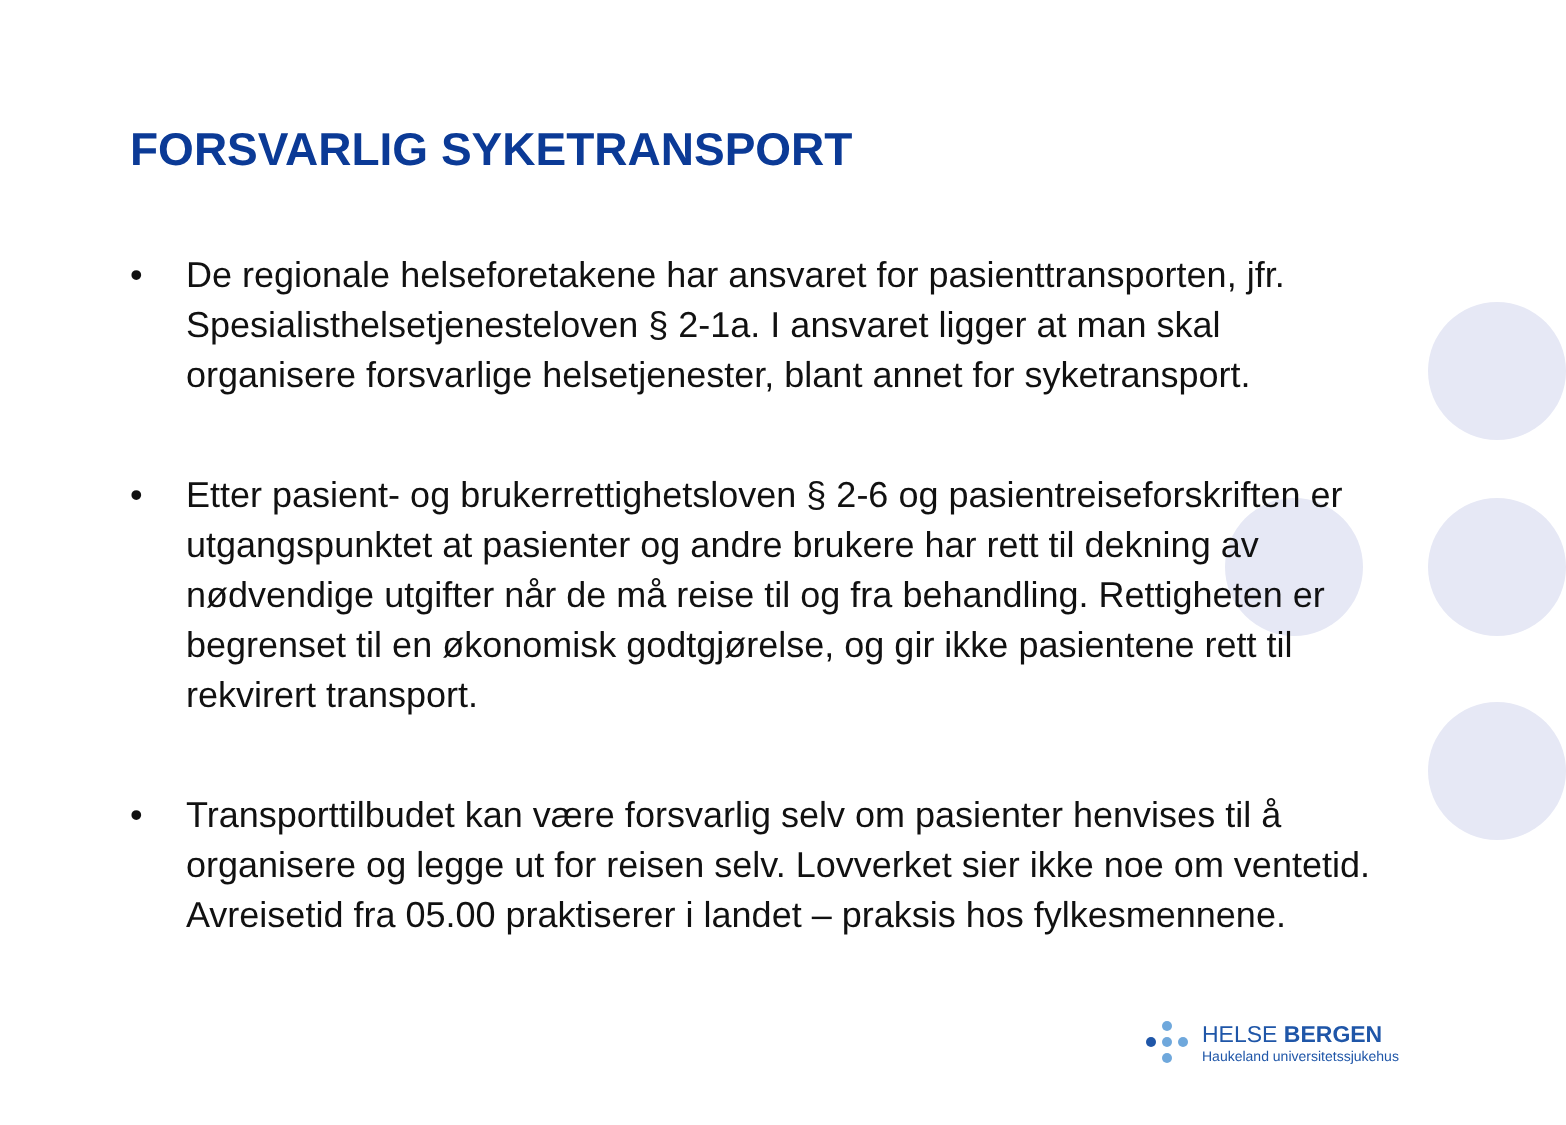FORSVARLIG SYKETRANSPORT
• De regionale helseforetakene har ansvaret for pasienttransporten, jfr. Spesialisthelsetjenesteloven § 2-1a. I ansvaret ligger at man skal organisere forsvarlige helsetjenester, blant annet for syketransport.
• Etter pasient- og brukerrettighetsloven § 2-6 og pasientreiseforskriften er utgangspunktet at pasienter og andre brukere har rett til dekning av nødvendige utgifter når de må reise til og fra behandling. Rettigheten er begrenset til en økonomisk godtgjørelse, og gir ikke pasientene rett til rekvirert transport.
• Transporttilbudet kan være forsvarlig selv om pasienter henvises til å organisere og legge ut for reisen selv. Lovverket sier ikke noe om ventetid. Avreisetid fra 05.00 praktiserer i landet – praksis hos fylkesmennene.
HELSE BERGEN
Haukeland universitetssjukehus